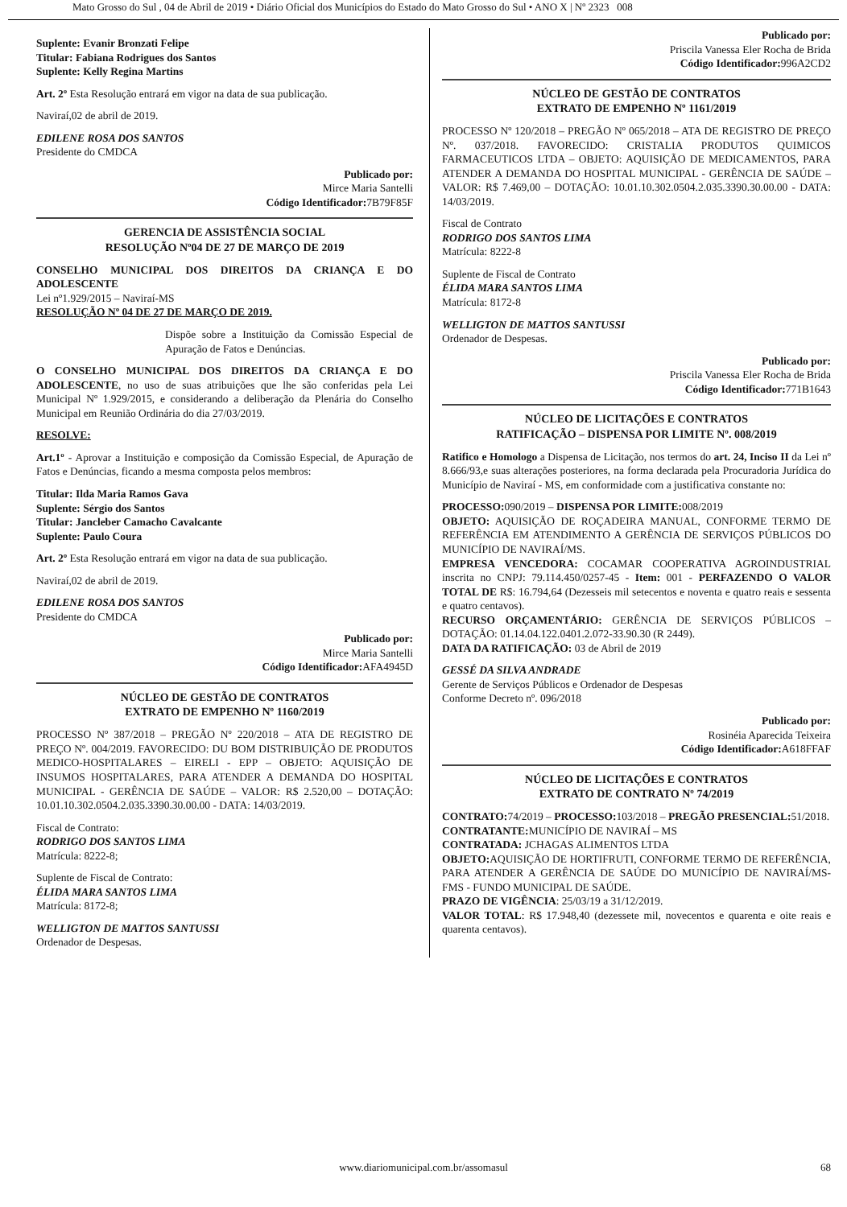Mato Grosso do Sul , 04 de Abril de 2019 • Diário Oficial dos Municípios do Estado do Mato Grosso do Sul • ANO X | Nº 2323 008
Suplente: Evanir Bronzati Felipe
Titular: Fabiana Rodrigues dos Santos
Suplente: Kelly Regina Martins
Art. 2º Esta Resolução entrará em vigor na data de sua publicação.
Naviraí,02 de abril de 2019.
EDILENE ROSA DOS SANTOS
Presidente do CMDCA
Publicado por:
Mirce Maria Santelli
Código Identificador: 7B79F85F
GERENCIA DE ASSISTÊNCIA SOCIAL
RESOLUÇÃO Nº04 DE 27 DE MARÇO DE 2019
CONSELHO MUNICIPAL DOS DIREITOS DA CRIANÇA E DO ADOLESCENTE
Lei nº1.929/2015 – Naviraí-MS
RESOLUÇÃO Nº 04 DE 27 DE MARÇO DE 2019.
Dispõe sobre a Instituição da Comissão Especial de Apuração de Fatos e Denúncias.
O CONSELHO MUNICIPAL DOS DIREITOS DA CRIANÇA E DO ADOLESCENTE, no uso de suas atribuições que lhe são conferidas pela Lei Municipal Nº 1.929/2015, e considerando a deliberação da Plenária do Conselho Municipal em Reunião Ordinária do dia 27/03/2019.
RESOLVE:
Art.1º - Aprovar a Instituição e composição da Comissão Especial, de Apuração de Fatos e Denúncias, ficando a mesma composta pelos membros:
Titular: Ilda Maria Ramos Gava
Suplente: Sérgio dos Santos
Titular: Jancleber Camacho Cavalcante
Suplente: Paulo Coura
Art. 2º Esta Resolução entrará em vigor na data de sua publicação.
Naviraí,02 de abril de 2019.
EDILENE ROSA DOS SANTOS
Presidente do CMDCA
Publicado por:
Mirce Maria Santelli
Código Identificador: AFA4945D
NÚCLEO DE GESTÃO DE CONTRATOS
EXTRATO DE EMPENHO Nº 1160/2019
PROCESSO Nº 387/2018 – PREGÃO Nº 220/2018 – ATA DE REGISTRO DE PREÇO Nº. 004/2019. FAVORECIDO: DU BOM DISTRIBUIÇÃO DE PRODUTOS MEDICO-HOSPITALARES – EIRELI - EPP – OBJETO: AQUISIÇÃO DE INSUMOS HOSPITALARES, PARA ATENDER A DEMANDA DO HOSPITAL MUNICIPAL - GERÊNCIA DE SAÚDE – VALOR: R$ 2.520,00 – DOTAÇÃO: 10.01.10.302.0504.2.035.3390.30.00.00 - DATA: 14/03/2019.
Fiscal de Contrato:
RODRIGO DOS SANTOS LIMA
Matrícula: 8222-8;
Suplente de Fiscal de Contrato:
ÉLIDA MARA SANTOS LIMA
Matrícula: 8172-8;
WELLIGTON DE MATTOS SANTUSSI
Ordenador de Despesas.
Publicado por:
Priscila Vanessa Eler Rocha de Brida
Código Identificador: 996A2CD2
NÚCLEO DE GESTÃO DE CONTRATOS
EXTRATO DE EMPENHO Nº 1161/2019
PROCESSO Nº 120/2018 – PREGÃO Nº 065/2018 – ATA DE REGISTRO DE PREÇO Nº. 037/2018. FAVORECIDO: CRISTALIA PRODUTOS QUIMICOS FARMACEUTICOS LTDA – OBJETO: AQUISIÇÃO DE MEDICAMENTOS, PARA ATENDER A DEMANDA DO HOSPITAL MUNICIPAL - GERÊNCIA DE SAÚDE – VALOR: R$ 7.469,00 – DOTAÇÃO: 10.01.10.302.0504.2.035.3390.30.00.00 - DATA: 14/03/2019.
Fiscal de Contrato
RODRIGO DOS SANTOS LIMA
Matrícula: 8222-8
Suplente de Fiscal de Contrato
ÉLIDA MARA SANTOS LIMA
Matrícula: 8172-8
WELLIGTON DE MATTOS SANTUSSI
Ordenador de Despesas.
Publicado por:
Priscila Vanessa Eler Rocha de Brida
Código Identificador: 771B1643
NÚCLEO DE LICITAÇÕES E CONTRATOS
RATIFICAÇÃO – DISPENSA POR LIMITE Nº. 008/2019
Ratifico e Homologo a Dispensa de Licitação, nos termos do art. 24, Inciso II da Lei nº 8.666/93,e suas alterações posteriores, na forma declarada pela Procuradoria Jurídica do Município de Naviraí - MS, em conformidade com a justificativa constante no:
PROCESSO: 090/2019 – DISPENSA POR LIMITE: 008/2019
OBJETO: AQUISIÇÃO DE ROÇADEIRA MANUAL, CONFORME TERMO DE REFERÊNCIA EM ATENDIMENTO A GERÊNCIA DE SERVIÇOS PÚBLICOS DO MUNICÍPIO DE NAVIRAÍ/MS.
EMPRESA VENCEDORA: COCAMAR COOPERATIVA AGROINDUSTRIAL inscrita no CNPJ: 79.114.450/0257-45 - Item: 001 - PERFAZENDO O VALOR TOTAL DE R$: 16.794,64 (Dezesseis mil setecentos e noventa e quatro reais e sessenta e quatro centavos).
RECURSO ORÇAMENTÁRIO: GERÊNCIA DE SERVIÇOS PÚBLICOS – DOTAÇÃO: 01.14.04.122.0401.2.072-33.90.30 (R 2449).
DATA DA RATIFICAÇÃO: 03 de Abril de 2019
GESSÉ DA SILVA ANDRADE
Gerente de Serviços Públicos e Ordenador de Despesas
Conforme Decreto nº. 096/2018
Publicado por:
Rosinéia Aparecida Teixeira
Código Identificador: A618FFAF
NÚCLEO DE LICITAÇÕES E CONTRATOS
EXTRATO DE CONTRATO Nº 74/2019
CONTRATO: 74/2019 – PROCESSO: 103/2018 – PREGÃO PRESENCIAL: 51/2018.
CONTRATANTE: MUNICÍPIO DE NAVIRAÍ – MS
CONTRATADA: JCHAGAS ALIMENTOS LTDA
OBJETO: AQUISIÇÃO DE HORTIFRUTI, CONFORME TERMO DE REFERÊNCIA, PARA ATENDER A GERÊNCIA DE SAÚDE DO MUNICÍPIO DE NAVIRAÍ/MS- FMS - FUNDO MUNICIPAL DE SAÚDE.
PRAZO DE VIGÊNCIA: 25/03/19 a 31/12/2019.
VALOR TOTAL: R$ 17.948,40 (dezessete mil, novecentos e quarenta e oite reais e quarenta centavos).
www.diariomunicipal.com.br/assomasul
68